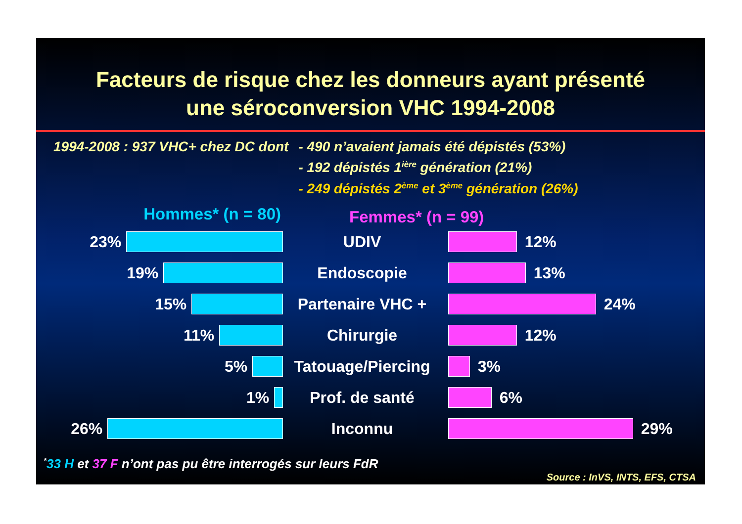Facteurs de risque chez les donneurs ayant présenté
une séroconversion VHC 1994-2008
1994-2008 : 937 VHC+ chez DC dont
- 490 n’avaient jamais été dépistés (53%)
- 192 dépistés 1<sup>ière</sup> génération (21%)
- 249 dépistés 2<sup>ème</sup> et 3<sup>ème</sup> génération (26%)
Hommes* (n = 80)
Femmes* (n = 99)
23% UDIV 12%
19% Endoscopie 13%
15% Partenaire VHC + 24%
11% Chirurgie 12%
5%
Tatouage/Piercing
3%
1% Prof. de santé 6%
26% Inconnu 29%
<sup>*</sup> 33 H et 37 F n’ont pas pu être interrogés sur leurs FdR
Source : InVS, INTS, EFS, CTSA